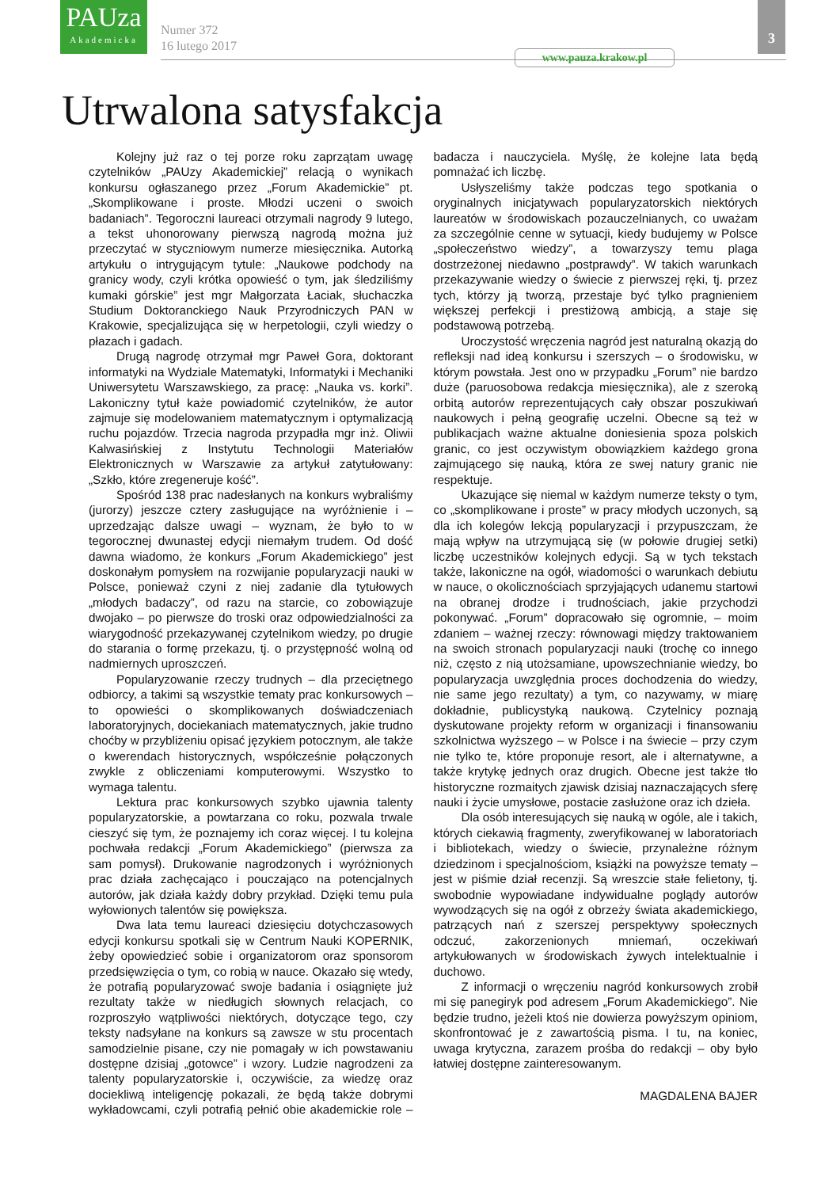PAUza
Akademicka
Numer 372
16 lutego 2017
www.pauza.krakow.pl
3
Utrwalona satysfakcja
Kolejny już raz o tej porze roku zaprzątam uwagę czytelników „PAUzy Akademickiej” relacją o wynikach konkursu ogłaszanego przez „Forum Akademickie” pt. „Skomplikowane i proste. Młodzi uczeni o swoich badaniach”. Tegoroczni laureaci otrzymali nagrody 9 lutego, a tekst uhonorowany pierwszą nagrodą można już przeczytać w styczniowym numerze miesięcznika. Autorką artykułu o intrygującym tytule: „Naukowe podchody na granicy wody, czyli krótka opowieść o tym, jak śledziliśmy kumaki górskie” jest mgr Małgorzata Łaciak, słuchaczka Studium Doktoranckiego Nauk Przyrodniczych PAN w Krakowie, specjalizująca się w herpetologii, czyli wiedzy o płazach i gadach.
Drugą nagrodę otrzymał mgr Paweł Gora, doktorant informatyki na Wydziale Matematyki, Informatyki i Mechaniki Uniwersytetu Warszawskiego, za pracę: „Nauka vs. korki”. Lakoniczny tytuł każe powiadomić czytelników, że autor zajmuje się modelowaniem matematycznym i optymalizacją ruchu pojazdów. Trzecia nagroda przypadła mgr inż. Oliwii Kalwasińskiej z Instytutu Technologii Materiałów Elektronicznych w Warszawie za artykuł zatytułowany: „Szkło, które zregeneruje kość”.
Spośród 138 prac nadesłanych na konkurs wybraliśmy (jurorzy) jeszcze cztery zasługujące na wyróżnienie i – uprzedzając dalsze uwagi – wyznam, że było to w tegorocznej dwunastej edycji niemałym trudem. Od dość dawna wiadomo, że konkurs „Forum Akademickiego” jest doskonałym pomysłem na rozwijanie popularyzacji nauki w Polsce, ponieważ czyni z niej zadanie dla tytułowych „młodych badaczy”, od razu na starcie, co zobowiązuje dwojako – po pierwsze do troski oraz odpowiedzialności za wiarygodność przekazywanej czytelnikom wiedzy, po drugie do starania o formę przekazu, tj. o przystępność wolną od nadmiernych uproszczeń.
Popularyzowanie rzeczy trudnych – dla przeciętnego odbiorcy, a takimi są wszystkie tematy prac konkursowych – to opowieści o skomplikowanych doświadczeniach laboratoryjnych, dociekaniach matematycznych, jakie trudno choćby w przybliżeniu opisać językiem potocznym, ale także o kwerendach historycznych, współcześnie połączonych zwykle z obliczeniami komputerowymi. Wszystko to wymaga talentu.
Lektura prac konkursowych szybko ujawnia talenty popularyzatorskie, a powtarzana co roku, pozwala trwale cieszyć się tym, że poznajemy ich coraz więcej. I tu kolejna pochwała redakcji „Forum Akademickiego” (pierwsza za sam pomysł). Drukowanie nagrodzonych i wyróżnionych prac działa zachęcająco i pouczająco na potencjalnych autorów, jak działa każdy dobry przykład. Dzięki temu pula wyłowionych talentów się powiększa.
Dwa lata temu laureaci dziesięciu dotychczasowych edycji konkursu spotkali się w Centrum Nauki KOPERNIK, żeby opowiedzieć sobie i organizatorom oraz sponsorom przedsięwzięcia o tym, co robią w nauce. Okazało się wtedy, że potrafią popularyzować swoje badania i osiągnięte już rezultaty także w niedługich słownych relacjach, co rozproszyło wątpliwości niektórych, dotyczące tego, czy teksty nadsyłane na konkurs są zawsze w stu procentach samodzielnie pisane, czy nie pomagały w ich powstawaniu dostępne dzisiaj „gotowce” i wzory. Ludzie nagrodzeni za talenty popularyzatorskie i, oczywiście, za wiedzę oraz dociekliwą inteligencję pokazali, że będą także dobrymi wykładowcami, czyli potrafią pełnić obie akademickie role – badacza i nauczyciela. Myślę, że kolejne lata będą pomnażać ich liczbę.
Usłyszeliśmy także podczas tego spotkania o oryginalnych inicjatywach popularyzatorskich niektórych laureatów w środowiskach pozauczelnianych, co uważam za szczególnie cenne w sytuacji, kiedy budujemy w Polsce „społeczeństwo wiedzy”, a towarzyszy temu plaga dostrzeżonej niedawno „postprawdy”. W takich warunkach przekazywanie wiedzy o świecie z pierwszej ręki, tj. przez tych, którzy ją tworzą, przestaje być tylko pragnieniem większej perfekcji i prestiżową ambicją, a staje się podstawową potrzebą.
Uroczystość wręczenia nagród jest naturalną okazją do refleksji nad ideą konkursu i szerszych – o środowisku, w którym powstała. Jest ono w przypadku „Forum” nie bardzo duże (paruosobowa redakcja miesięcznika), ale z szeroką orbitą autorów reprezentujących cały obszar poszukiwań naukowych i pełną geografię uczelni. Obecne są też w publikacjach ważne aktualne doniesienia spoza polskich granic, co jest oczywistym obowiązkiem każdego grona zajmującego się nauką, która ze swej natury granic nie respektuje.
Ukazujące się niemal w każdym numerze teksty o tym, co „skomplikowane i proste” w pracy młodych uczonych, są dla ich kolegów lekcją popularyzacji i przypuszczam, że mają wpływ na utrzymującą się (w połowie drugiej setki) liczbę uczestników kolejnych edycji. Są w tych tekstach także, lakoniczne na ogół, wiadomości o warunkach debiutu w nauce, o okolicznościach sprzyjających udanemu startowi na obranej drodze i trudnościach, jakie przychodzi pokonywać. „Forum” dopracowało się ogromnie, – moim zdaniem – ważnej rzeczy: równowagi między traktowaniem na swoich stronach popularyzacji nauki (trochę co innego niż, często z nią utożsamiane, upowszechnianie wiedzy, bo popularyzacja uwzględnia proces dochodzenia do wiedzy, nie same jego rezultaty) a tym, co nazywamy, w miarę dokładnie, publicystyką naukową. Czytelnicy poznają dyskutowane projekty reform w organizacji i finansowaniu szkolnictwa wyższego – w Polsce i na świecie – przy czym nie tylko te, które proponuje resort, ale i alternatywne, a także krytykę jednych oraz drugich. Obecne jest także tło historyczne rozmaitych zjawisk dzisiaj naznaczających sferę nauki i życie umysłowe, postacie zasłużone oraz ich dzieła.
Dla osób interesujących się nauką w ogóle, ale i takich, których ciekawią fragmenty, zweryfikowanej w laboratoriach i bibliotekach, wiedzy o świecie, przynależne różnym dziedzinom i specjalnościom, książki na powyższe tematy – jest w piśmie dział recenzji. Są wreszcie stałe felietony, tj. swobodnie wypowiadane indywidualne poglądy autorów wywodzących się na ogół z obrzeży świata akademickiego, patrzących nań z szerszej perspektywy społecznych odczuć, zakorzenionych mniemań, oczekiwań artykułowanych w środowiskach żywych intelektualnie i duchowo.
Z informacji o wręczeniu nagród konkursowych zrobił mi się panegiryk pod adresem „Forum Akademickiego”. Nie będzie trudno, jeżeli ktoś nie dowierza powyższym opiniom, skonfrontować je z zawartością pisma. I tu, na koniec, uwaga krytyczna, zarazem prośba do redakcji – oby było łatwiej dostępne zainteresowanym.
MAGDALENA BAJER